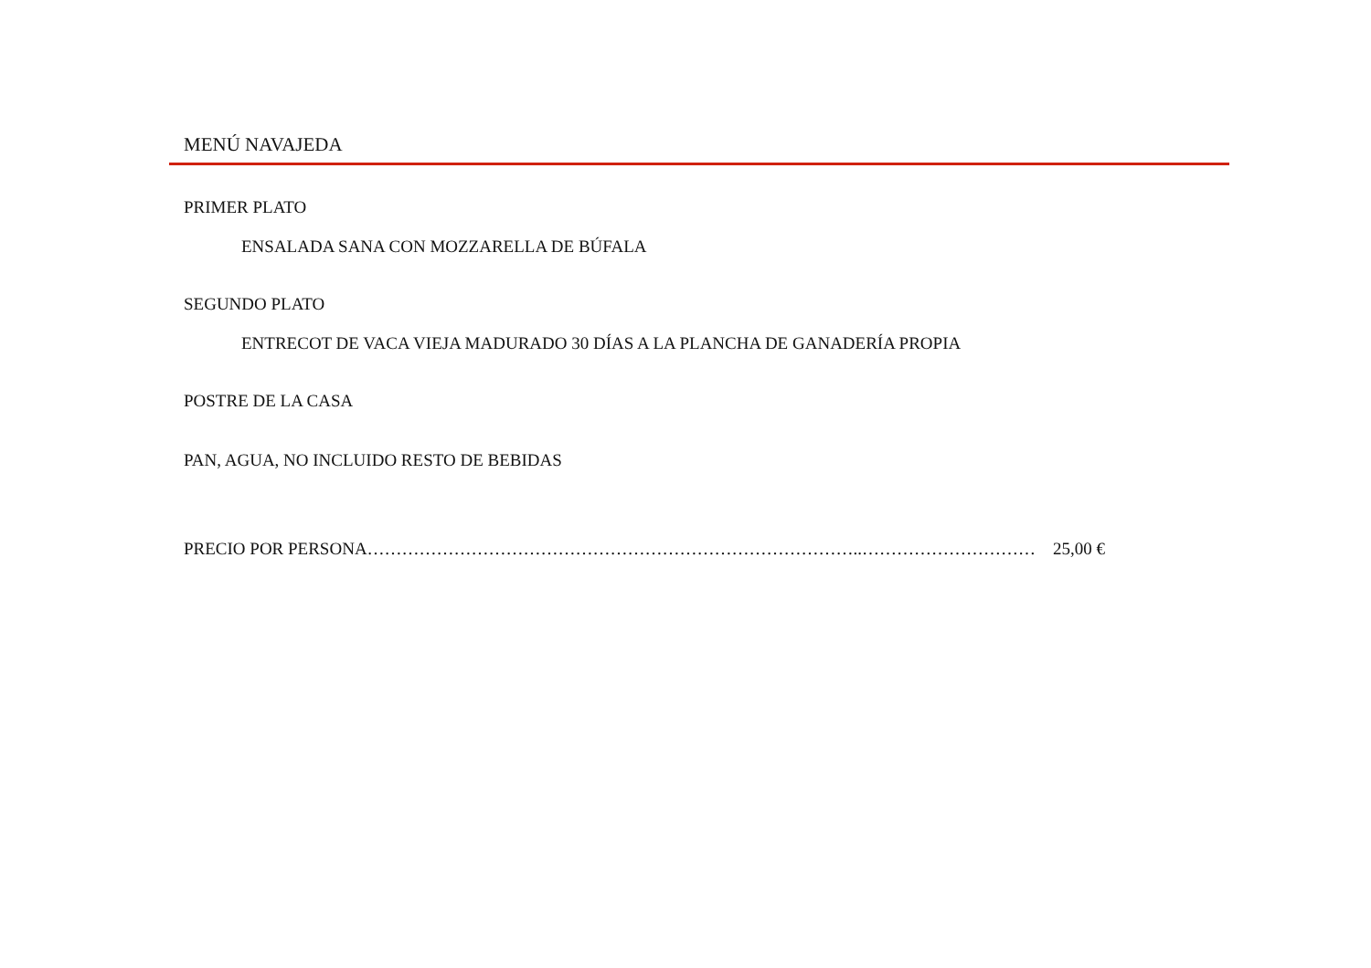MENÚ NAVAJEDA
PRIMER PLATO
ENSALADA SANA CON MOZZARELLA DE BÚFALA
SEGUNDO PLATO
ENTRECOT DE VACA VIEJA MADURADO 30 DÍAS A LA PLANCHA DE GANADERÍA PROPIA
POSTRE DE LA CASA
PAN, AGUA, NO INCLUIDO RESTO DE BEBIDAS
PRECIO POR PERSONA…………………………………………………………………………..………………………… 25,00 €